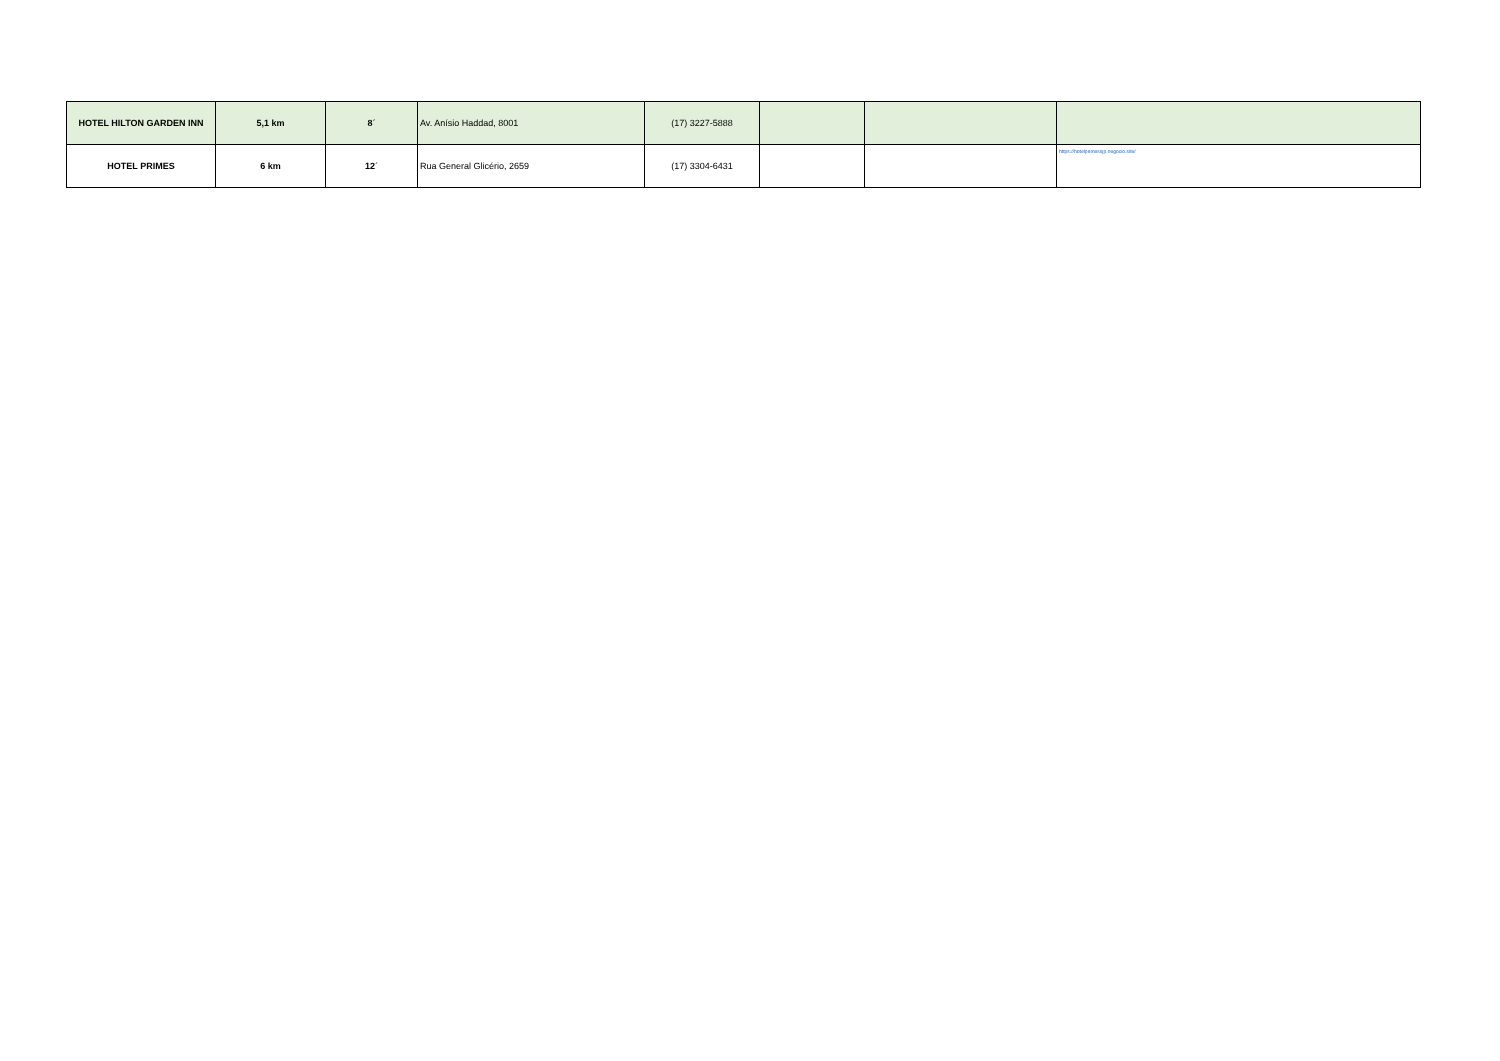| HOTEL HILTON GARDEN INN | 5,1 km | 8´ | Av. Anísio Haddad, 8001 | (17) 3227-5888 | | | |
| HOTEL PRIMES | 6 km | 12´ | Rua General Glicério, 2659 | (17) 3304-6431 | | | https://hotelprimessjp.negocio.site/ |